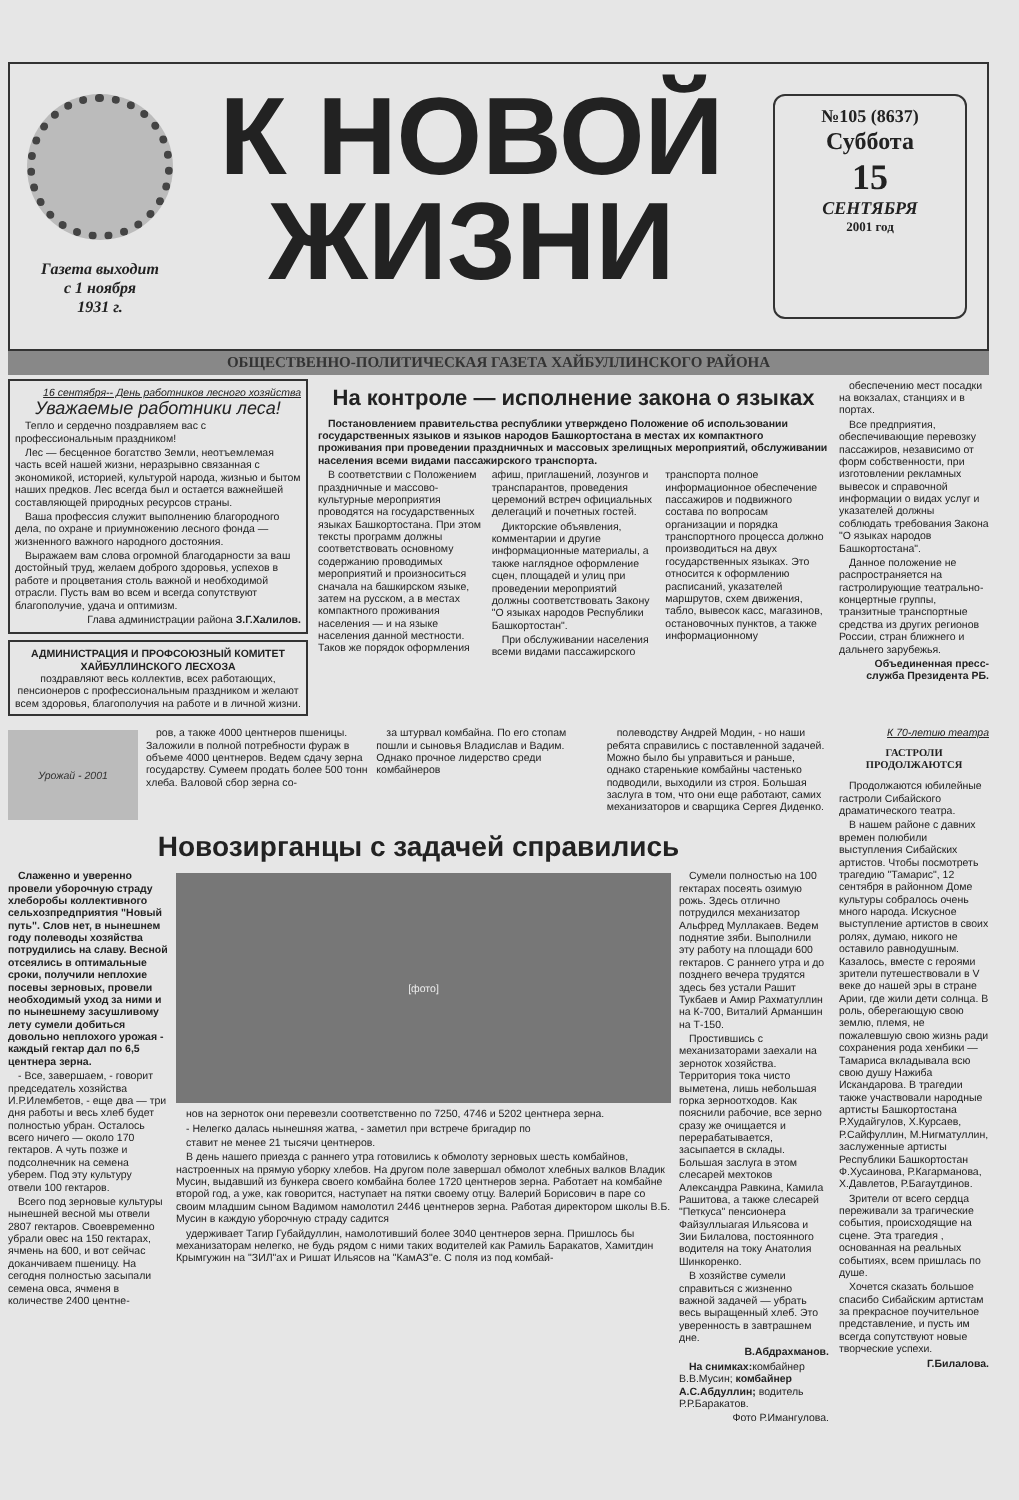Газета выходит
с 1 ноября
1931 г.
К НОВОЙ
ЖИЗНИ
№105 (8637)
Суббота
15
СЕНТЯБРЯ
2001 год
ОБЩЕСТВЕННО-ПОЛИТИЧЕСКАЯ ГАЗЕТА ХАЙБУЛЛИНСКОГО РАЙОНА
16 сентября-- День работников лесного хозяйства
Уважаемые работники леса!
Тепло и сердечно поздравляем вас с профессиональным праздником!
Лес — бесценное богатство Земли, неотъемлемая часть всей нашей жизни, неразрывно связанная с экономикой, историей, культурой народа, жизнью и бытом наших предков. Лес всегда был и остается важнейшей составляющей природных ресурсов страны.
Ваша профессия служит выполнению благородного дела, по охране и приумножению лесного фонда — жизненного важного народного достояния.
Выражаем вам слова огромной благодарности за ваш достойный труд, желаем доброго здоровья, успехов в работе и процветания столь важной и необходимой отрасли. Пусть вам во всем и всегда сопутствуют благополучие, удача и оптимизм.
Глава администрации района З.Г.Халилов.
АДМИНИСТРАЦИЯ И ПРОФСОЮЗНЫЙ КОМИТЕТ ХАЙБУЛЛИНСКОГО ЛЕСХОЗА
поздравляют весь коллектив, всех работающих, пенсионеров с профессиональным праздником и желают всем здоровья, благополучия на работе и в личной жизни.
На контроле — исполнение закона о языках
Постановлением правительства республики утверждено Положение об использовании государственных языков и языков народов Башкортостана в местах их компактного проживания при проведении праздничных и массовых зрелищных мероприятий, обслуживании населения всеми видами пассажирского транспорта.
В соответствии с Положением праздничные и массово- культурные мероприятия проводятся на государственных языках Башкортостана. При этом тексты программ должны соответствовать основному содержанию проводимых мероприятий и произноситься сначала на башкирском языке, затем на русском, а в местах компактного проживания населения — и на языке населения данной местности. Таков же порядок оформления афиш, приглашений, лозунгов и транспарантов, проведения церемоний встреч официальных делегаций и почетных гостей.
Дикторские объявления, комментарии и другие информационные материалы, а также наглядное оформление сцен, площадей и улиц при проведении мероприятий должны соответствовать Закону "О языках народов Республики Башкортостан".
При обслуживании населения всеми видами пассажирского транспорта полное информационное обеспечение пассажиров и подвижного состава по вопросам организации и порядка транспортного процесса должно производиться на двух государственных языках. Это относится к оформлению расписаний, указателей маршрутов, схем движения, табло, вывесок касс, магазинов, остановочных пунктов, а также информационному
обеспечению мест посадки на вокзалах, станциях и в портах.
Все предприятия, обеспечивающие перевозку пассажиров, независимо от форм собственности, при изготовлении рекламных вывесок и справочной информации о видах услуг и указателей должны соблюдать требования Закона "О языках народов Башкортостана".
Данное положение не распространяется на гастролирующие театрально-концертные группы, транзитные транспортные средства из других регионов России, стран ближнего и дальнего зарубежья.
Объединенная пресс-служба Президента РБ.
Урожай - 2001
ров, а также 4000 центнеров пшеницы. Заложили в полной потребности фураж в объеме 4000 центнеров. Ведем сдачу зерна государству. Сумеем продать более 500 тонн хлеба. Валовой сбор зерна со-
за штурвал комбайна. По его стопам пошли и сыновья Владислав и Вадим. Однако прочное лидерство среди комбайнеров
полеводству Андрей Модин, - но наши ребята справились с поставленной задачей. Можно было бы управиться и раньше, однако старенькие комбайны частенько подводили, выходили из строя. Большая заслуга в том, что они еще работают, самих механизаторов и сварщика Сергея Диденко.
Новозирганцы с задачей справились
Слаженно и уверенно провели уборочную страду хлеборобы коллективного сельхозпредприятия "Новый путь". Слов нет, в нынешнем году полеводы хозяйства потрудились на славу. Весной отсеялись в оптимальные сроки, получили неплохие посевы зерновых, провели необходимый уход за ними и по нынешнему засушливому лету сумели добиться довольно неплохого урожая - каждый гектар дал по 6,5 центнера зерна.
- Все, завершаем, - говорит председатель хозяйства И.Р.Илембетов, - еще два — три дня работы и весь хлеб будет полностью убран. Осталось всего ничего — около 170 гектаров. А чуть позже и подсолнечник на семена уберем. Под эту культуру отвели 100 гектаров.
Всего под зерновые культуры нынешней весной мы отвели 2807 гектаров. Своевременно убрали овес на 150 гектарах, ячмень на 600, и вот сейчас доканчиваем пшеницу. На сегодня полностью засыпали семена овса, ячменя в количестве 2400 центне-
[фото]
нов на зерноток они перевезли соответственно по 7250, 4746 и 5202 центнера зерна.
- Нелегко далась нынешняя жатва, - заметил при встрече бригадир по
ставит не менее 21 тысячи центнеров.
В день нашего приезда с раннего утра готовились к обмолоту зерновых шесть комбайнов, настроенных на прямую уборку хлебов. На другом поле завершал обмолот хлебных валков Владик Мусин, выдавший из бункера своего комбайна более 1720 центнеров зерна. Работает на комбайне второй год, а уже, как говорится, наступает на пятки своему отцу. Валерий Борисович в паре со своим младшим сыном Вадимом намолотил 2446 центнеров зерна. Работая директором школы В.Б. Мусин в каждую уборочную страду садится
удерживает Тагир Губайдуллин, намолотивший более 3040 центнеров зерна. Пришлось бы механизаторам нелегко, не будь рядом с ними таких водителей как Рамиль Баракатов, Хамитдин Крымгужин на "ЗИЛ"ах и Ришат Ильясов на "КамАЗ"е. С поля из под комбай-
Сумели полностью на 100 гектарах посеять озимую рожь. Здесь отлично потрудился механизатор Альфред Муллакаев. Ведем поднятие зяби. Выполнили эту работу на площади 600 гектаров. С раннего утра и до позднего вечера трудятся здесь без устали Рашит Тукбаев и Амир Рахматуллин на К-700, Виталий Арманшин на Т-150.
Простившись с механизаторами заехали на зерноток хозяйства. Территория тока чисто выметена, лишь небольшая горка зерноотходов. Как пояснили рабочие, все зерно сразу же очищается и перерабатывается, засыпается в склады. Большая заслуга в этом слесарей мехтоков Александра Равкина, Камила Рашитова, а также слесарей "Петкуса" пенсионера Файзуллыагая Ильясова и Зии Билалова, постоянного водителя на току Анатолия Шинкоренко.
В хозяйстве сумели справиться с жизненно важной задачей — убрать весь выращенный хлеб. Это уверенность в завтрашнем дне.
В.Абдрахманов.
На снимках: комбайнер В.В.Мусин; комбайнер А.С.Абдуллин; водитель Р.Р.Баракатов.
Фото Р.Имангулова.
К 70-летию театра
ГАСТРОЛИ ПРОДОЛЖАЮТСЯ
Продолжаются юбилейные гастроли Сибайского драматического театра.
В нашем районе с давних времен полюбили выступления Сибайских артистов. Чтобы посмотреть трагедию "Тамарис", 12 сентября в районном Доме культуры собралось очень много народа. Искусное выступление артистов в своих ролях, думаю, никого не оставило равнодушным. Казалось, вместе с героями зрители путешествовали в V веке до нашей эры в стране Арии, где жили дети солнца. В роль, оберегающую свою землю, племя, не пожалевшую свою жизнь ради сохранения рода хенбики —Тамариса вкладывала всю свою душу Нажиба Искандарова. В трагедии также участвовали народные артисты Башкортостана Р.Худайгулов, Х.Курсаев, Р.Сайфуллин, М.Нигматуллин, заслуженные артисты Республики Башкортостан Ф.Хусаинова, Р.Кагарманова, Х.Давлетов, Р.Багаутдинов.
Зрители от всего сердца переживали за трагические события, происходящие на сцене. Эта трагедия , основанная на реальных событиях, всем пришлась по душе.
Хочется сказать большое спасибо Сибайским артистам за прекрасное поучительное представление, и пусть им всегда сопутствуют новые творческие успехи.
Г.Билалова.